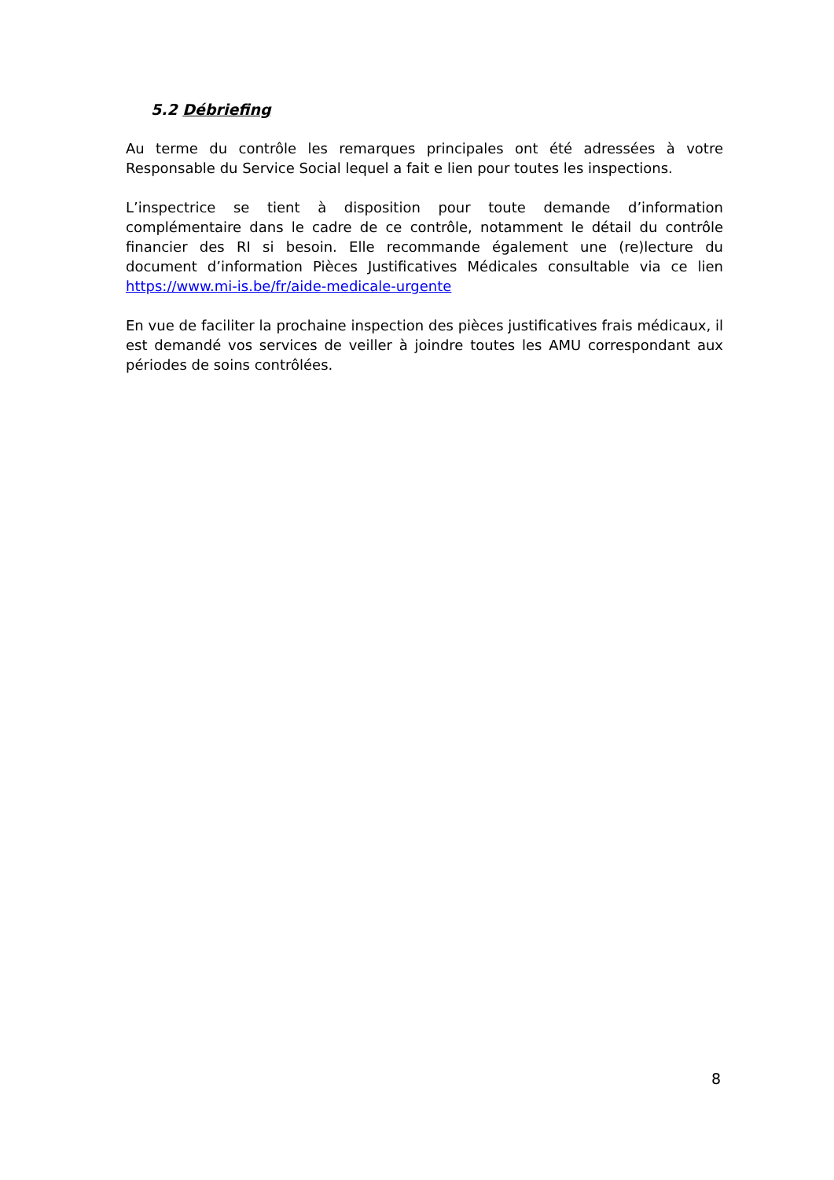5.2 Débriefing
Au terme du contrôle les remarques principales ont été adressées à votre Responsable du Service Social lequel a fait e lien pour toutes les inspections.
L’inspectrice se tient à disposition pour toute demande d’information complémentaire dans le cadre de ce contrôle, notamment le détail du contrôle financier des RI si besoin. Elle recommande également une (re)lecture du document d’information Pièces Justificatives Médicales consultable via ce lien https://www.mi-is.be/fr/aide-medicale-urgente
En vue de faciliter la prochaine inspection des pièces justificatives frais médicaux, il est demandé vos services de veiller à joindre toutes les AMU correspondant aux périodes de soins contrôlées.
8